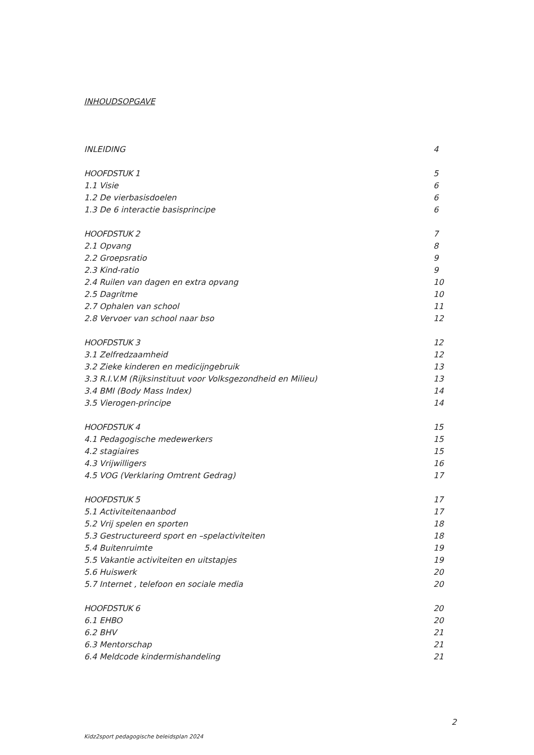INHOUDSOPGAVE
INLEIDING 4
HOOFDSTUK 1 5
1.1 Visie 6
1.2 De vierbasisdoelen 6
1.3 De 6 interactie basisprincipe 6
HOOFDSTUK 2 7
2.1 Opvang 8
2.2 Groepsratio 9
2.3 Kind-ratio 9
2.4 Ruilen van dagen en extra opvang 10
2.5 Dagritme 10
2.7 Ophalen van school 11
2.8 Vervoer van school naar bso 12
HOOFDSTUK 3 12
3.1 Zelfredzaamheid 12
3.2 Zieke kinderen en medicijngebruik 13
3.3 R.I.V.M (Rijksinstituut voor Volksgezondheid en Milieu) 13
3.4 BMI (Body Mass Index) 14
3.5 Vierogen-principe 14
HOOFDSTUK 4 15
4.1 Pedagogische medewerkers 15
4.2 stagiaires 15
4.3 Vrijwilligers 16
4.5 VOG (Verklaring Omtrent Gedrag) 17
HOOFDSTUK 5 17
5.1 Activiteitenaanbod 17
5.2 Vrij spelen en sporten 18
5.3 Gestructureerd sport en –spelactiviteiten 18
5.4 Buitenruimte 19
5.5 Vakantie activiteiten en uitstapjes 19
5.6 Huiswerk 20
5.7 Internet , telefoon en sociale media 20
HOOFDSTUK 6 20
6.1 EHBO 20
6.2 BHV 21
6.3 Mentorschap 21
6.4 Meldcode kindermishandeling 21
2
Kidz2sport pedagogische beleidsplan 2024